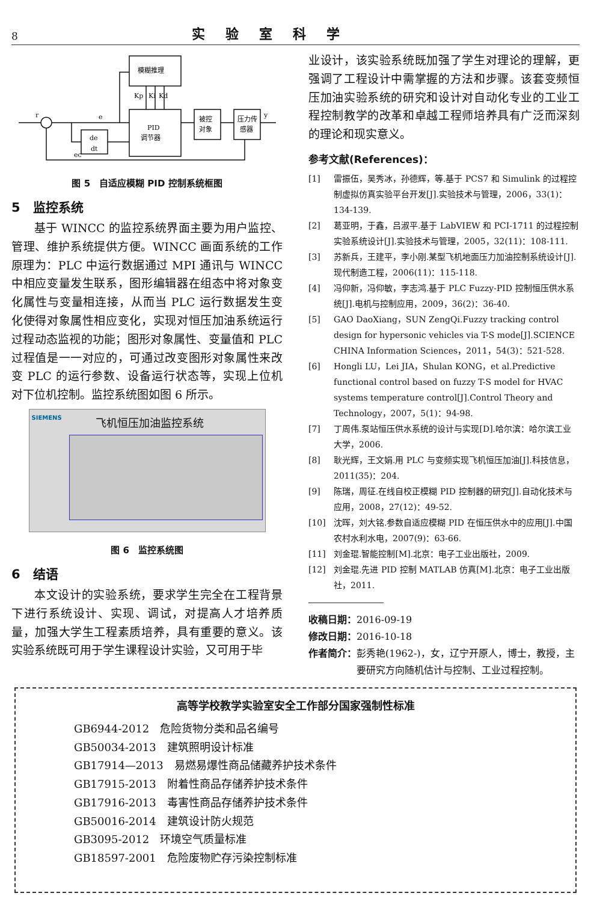8 实验室科学
模糊推理
PID
调节器
被控
对象
压力传
感器
de
dt
r
e
y
Kp
Ki
Kd
ec
图 5　自适应模糊 PID 控制系统框图
5　监控系统
基于 WINCC 的监控系统界面主要为用户监控、管理、维护系统提供方便。WINCC 画面系统的工作原理为：PLC 中运行数据通过 MPI 通讯与 WINCC 中相应变量发生联系，图形编辑器在组态中将对象变化属性与变量相连接，从而当 PLC 运行数据发生变化使得对象属性相应变化，实现对恒压加油系统运行过程动态监视的功能；图形对象属性、变量值和 PLC 过程值是一一对应的，可通过改变图形对象属性来改变 PLC 的运行参数、设备运行状态等，实现上位机对下位机控制。监控系统图如图 6 所示。
SIEMENS
飞机恒压加油监控系统
图 6　监控系统图
6　结语
本文设计的实验系统，要求学生完全在工程背景下进行系统设计、实现、调试，对提高人才培养质量，加强大学生工程素质培养，具有重要的意义。该实验系统既可用于学生课程设计实验，又可用于毕
业设计，该实验系统既加强了学生对理论的理解，更强调了工程设计中需掌握的方法和步骤。该套变频恒压加油实验系统的研究和设计对自动化专业的工业工程控制教学的改革和卓越工程师培养具有广泛而深刻的理论和现实意义。
参考文献(References)：
[1] 雷振伍，吴秀冰，孙德辉，等.基于 PCS7 和 Simulink 的过程控制虚拟仿真实验平台开发[J].实验技术与管理，2006，33(1)：134-139.
[2] 葛亚明，于鑫，吕淑平.基于 LabVIEW 和 PCI-1711 的过程控制实验系统设计[J].实验技术与管理，2005，32(11)：108-111.
[3] 苏新兵，王建平，李小刚.某型飞机地面压力加油控制系统设计[J].现代制造工程，2006(11)：115-118.
[4] 冯仰新，冯仰敏，李志鸿.基于 PLC Fuzzy-PID 控制恒压供水系统[J].电机与控制应用，2009，36(2)：36-40.
[5] GAO DaoXiang，SUN ZengQi.Fuzzy tracking control design for hypersonic vehicles via T-S mode[J].SCIENCE CHINA Information Sciences，2011，54(3)：521-528.
[6] Hongli LU，Lei JIA，Shulan KONG，et al.Predictive functional control based on fuzzy T-S model for HVAC systems temperature control[J].Control Theory and Technology，2007，5(1)：94-98.
[7] 丁周伟.泵站恒压供水系统的设计与实现[D].哈尔滨：哈尔滨工业大学，2006.
[8] 耿光辉，王文娟.用 PLC 与变频实现飞机恒压加油[J].科技信息，2011(35)：204.
[9] 陈瑞，周征.在线自校正模糊 PID 控制器的研究[J].自动化技术与应用，2008，27(12)：49-52.
[10] 沈晖，刘大铭.参数自适应模糊 PID 在恒压供水中的应用[J].中国农村水利水电，2007(9)：63-66.
[11] 刘金琨.智能控制[M].北京：电子工业出版社，2009.
[12] 刘金琨.先进 PID 控制 MATLAB 仿真[M].北京：电子工业出版社，2011.
收稿日期：2016-09-19
修改日期：2016-10-18
作者简介：彭秀艳(1962-)，女，辽宁开原人，博士，教授，主
要研究方向随机估计与控制、工业过程控制。
高等学校教学实验室安全工作部分国家强制性标准
GB6944-2012　危险货物分类和品名编号
GB50034-2013　建筑照明设计标准
GB17914—2013　易燃易爆性商品储藏养护技术条件
GB17915-2013　附着性商品存储养护技术条件
GB17916-2013　毒害性商品存储养护技术条件
GB50016-2014　建筑设计防火规范
GB3095-2012　环境空气质量标准
GB18597-2001　危险废物贮存污染控制标准